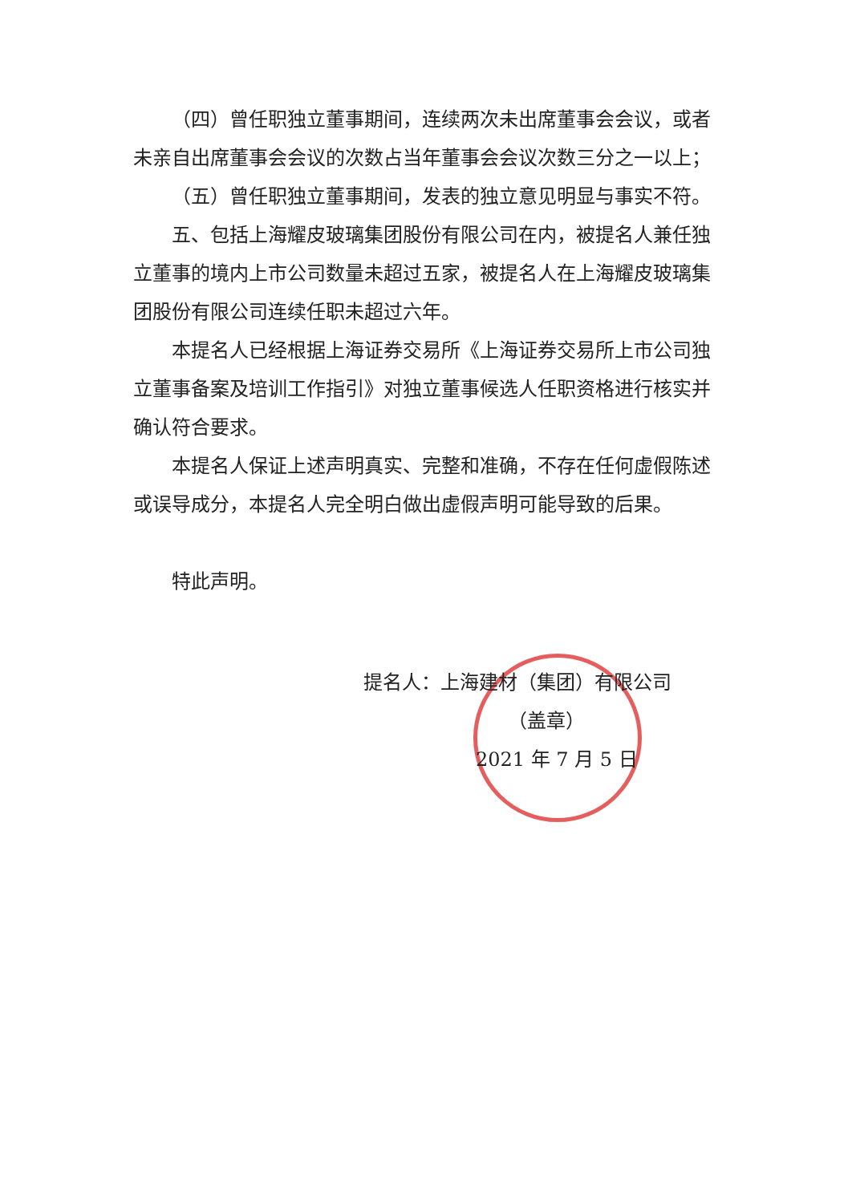（四）曾任职独立董事期间，连续两次未出席董事会会议，或者未亲自出席董事会会议的次数占当年董事会会议次数三分之一以上；
（五）曾任职独立董事期间，发表的独立意见明显与事实不符。
五、包括上海耀皮玻璃集团股份有限公司在内，被提名人兼任独立董事的境内上市公司数量未超过五家，被提名人在上海耀皮玻璃集团股份有限公司连续任职未超过六年。
本提名人已经根据上海证券交易所《上海证券交易所上市公司独立董事备案及培训工作指引》对独立董事候选人任职资格进行核实并确认符合要求。
本提名人保证上述声明真实、完整和准确，不存在任何虚假陈述或误导成分，本提名人完全明白做出虚假声明可能导致的后果。
特此声明。
提名人：上海建材（集团）有限公司
（盖章）
2021 年 7 月 5 日